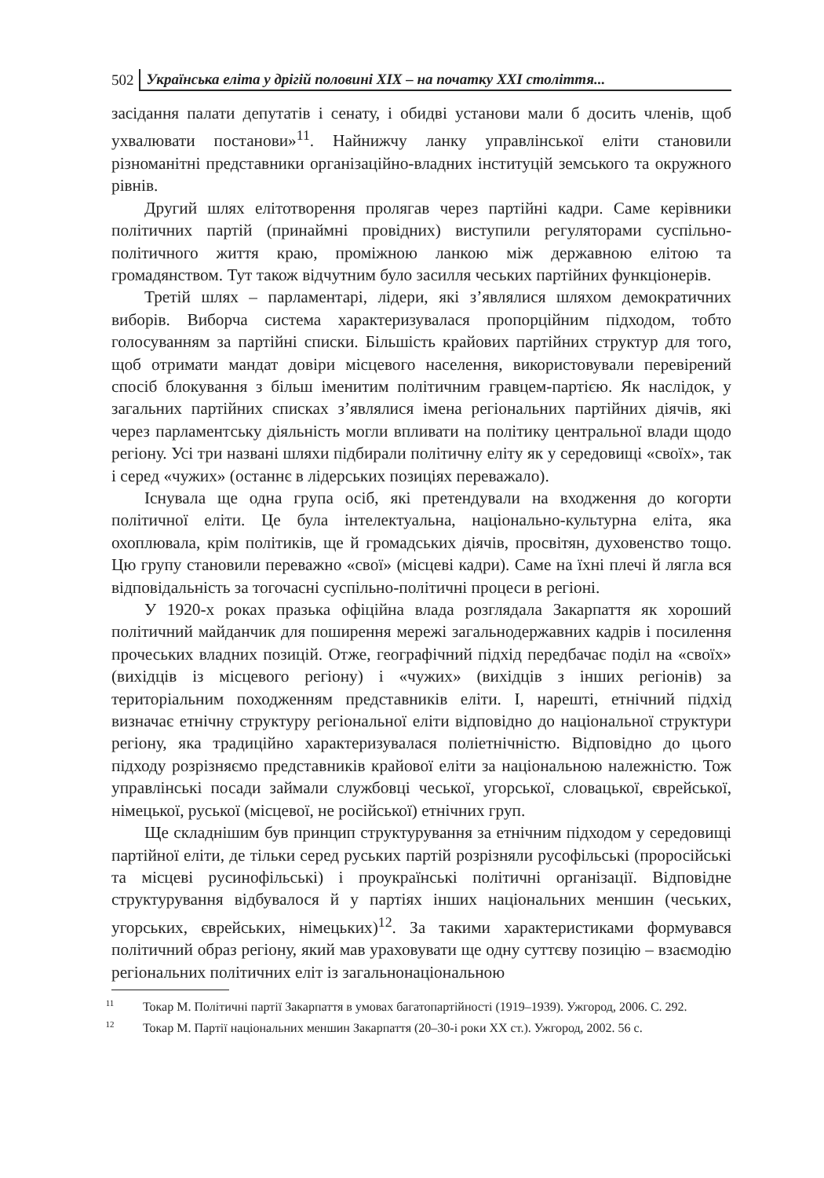502 Українська еліта у дрігій половині XIX – на початку XXI століття...
засідання палати депутатів і сенату, і обидві установи мали б досить членів, щоб ухвалювати постанови»<sup>11</sup>. Найнижчу ланку управлінської еліти становили різноманітні представники організаційно-владних інституцій земського та окружного рівнів.
Другий шлях елітотворення пролягав через партійні кадри. Саме керівники політичних партій (принаймні провідних) виступили регуляторами суспільно-політичного життя краю, проміжною ланкою між державною елітою та громадянством. Тут також відчутним було засилля чеських партійних функціонерів.
Третій шлях – парламентарі, лідери, які з’являлися шляхом демократичних виборів. Виборча система характеризувалася пропорційним підходом, тобто голосуванням за партійні списки. Більшість крайових партійних структур для того, щоб отримати мандат довіри місцевого населення, використовували перевірений спосіб блокування з більш іменитим політичним гравцем-партією. Як наслідок, у загальних партійних списках з’являлися імена регіональних партійних діячів, які через парламентську діяльність могли впливати на політику центральної влади щодо регіону. Усі три названі шляхи підбирали політичну еліту як у середовищі «своїх», так і серед «чужих» (останнє в лідерських позиціях переважало).
Існувала ще одна група осіб, які претендували на входження до когорти політичної еліти. Це була інтелектуальна, національно-культурна еліта, яка охоплювала, крім політиків, ще й громадських діячів, просвітян, духовенство тощо. Цю групу становили переважно «свої» (місцеві кадри). Саме на їхні плечі й лягла вся відповідальність за тогочасні суспільно-політичні процеси в регіоні.
У 1920-х роках празька офіційна влада розглядала Закарпаття як хороший політичний майданчик для поширення мережі загальнодержавних кадрів і посилення прочеських владних позицій. Отже, географічний підхід передбачає поділ на «своїх» (вихідців із місцевого регіону) і «чужих» (вихідців з інших регіонів) за територіальним походженням представників еліти. І, нарешті, етнічний підхід визначає етнічну структуру регіональної еліти відповідно до національної структури регіону, яка традиційно характеризувалася поліетнічністю. Відповідно до цього підходу розрізняємо представників крайової еліти за національною належністю. Тож управлінські посади займали службовці чеської, угорської, словацької, єврейської, німецької, руської (місцевої, не російської) етнічних груп.
Ще складнішим був принцип структурування за етнічним підходом у середовищі партійної еліти, де тільки серед руських партій розрізняли русофільські (проросійські та місцеві русинофільські) і проукраїнські політичні організації. Відповідне структурування відбувалося й у партіях інших національних меншин (чеських, угорських, єврейських, німецьких)<sup>12</sup>. За такими характеристиками формувався політичний образ регіону, який мав ураховувати ще одну суттєву позицію – взаємодію регіональних політичних еліт із загальнонаціональною
<sup>11</sup> Токар М. Політичні партії Закарпаття в умовах багатопартійності (1919–1939). Ужгород, 2006. С. 292.
<sup>12</sup> Токар М. Партії національних меншин Закарпаття (20–30-і роки XX ст.). Ужгород, 2002. 56 с.